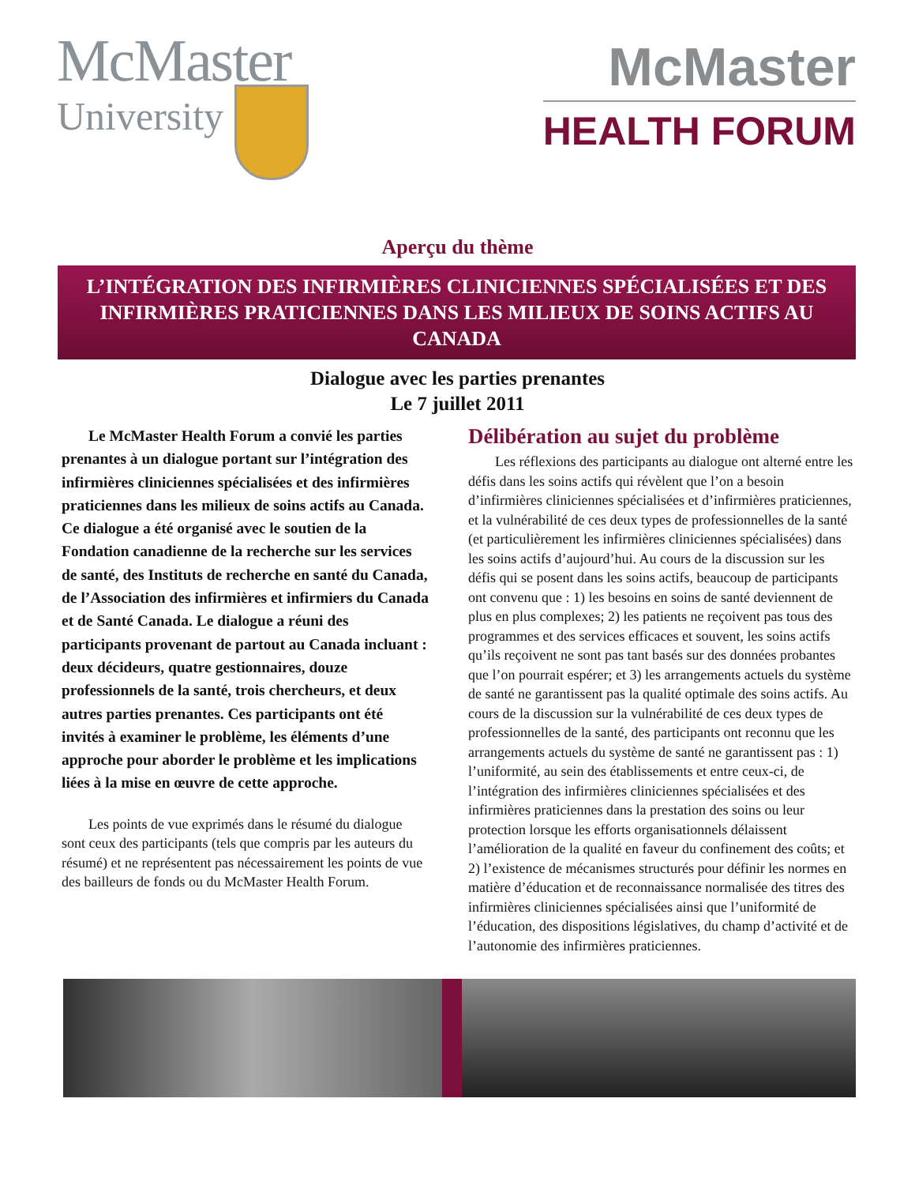McMaster
University
McMaster
HEALTH FORUM
Aperçu du thème
L’INTÉGRATION DES INFIRMIÈRES CLINICIENNES SPÉCIALISÉES ET DES INFIRMIÈRES PRATICIENNES DANS LES MILIEUX DE SOINS ACTIFS AU CANADA
Dialogue avec les parties prenantes
Le 7 juillet 2011
Le McMaster Health Forum a convié les parties prenantes à un dialogue portant sur l’intégration des infirmières cliniciennes spécialisées et des infirmières praticiennes dans les milieux de soins actifs au Canada. Ce dialogue a été organisé avec le soutien de la Fondation canadienne de la recherche sur les services de santé, des Instituts de recherche en santé du Canada, de l’Association des infirmières et infirmiers du Canada et de Santé Canada. Le dialogue a réuni des participants provenant de partout au Canada incluant : deux décideurs, quatre gestionnaires, douze professionnels de la santé, trois chercheurs, et deux autres parties prenantes. Ces participants ont été invités à examiner le problème, les éléments d’une approche pour aborder le problème et les implications liées à la mise en œuvre de cette approche.
Les points de vue exprimés dans le résumé du dialogue sont ceux des participants (tels que compris par les auteurs du résumé) et ne représentent pas nécessairement les points de vue des bailleurs de fonds ou du McMaster Health Forum.
Délibération au sujet du problème
Les réflexions des participants au dialogue ont alterné entre les défis dans les soins actifs qui révèlent que l’on a besoin d’infirmières cliniciennes spécialisées et d’infirmières praticiennes, et la vulnérabilité de ces deux types de professionnelles de la santé (et particulièrement les infirmières cliniciennes spécialisées) dans les soins actifs d’aujourd’hui. Au cours de la discussion sur les défis qui se posent dans les soins actifs, beaucoup de participants ont convenu que : 1) les besoins en soins de santé deviennent de plus en plus complexes; 2) les patients ne reçoivent pas tous des programmes et des services efficaces et souvent, les soins actifs qu’ils reçoivent ne sont pas tant basés sur des données probantes que l’on pourrait espérer; et 3) les arrangements actuels du système de santé ne garantissent pas la qualité optimale des soins actifs. Au cours de la discussion sur la vulnérabilité de ces deux types de professionnelles de la santé, des participants ont reconnu que les arrangements actuels du système de santé ne garantissent pas : 1) l’uniformité, au sein des établissements et entre ceux-ci, de l’intégration des infirmières cliniciennes spécialisées et des infirmières praticiennes dans la prestation des soins ou leur protection lorsque les efforts organisationnels délaissent l’amélioration de la qualité en faveur du confinement des coûts; et 2) l’existence de mécanismes structurés pour définir les normes en matière d’éducation et de reconnaissance normalisée des titres des infirmières cliniciennes spécialisées ainsi que l’uniformité de l’éducation, des dispositions législatives, du champ d’activité et de l’autonomie des infirmières praticiennes.